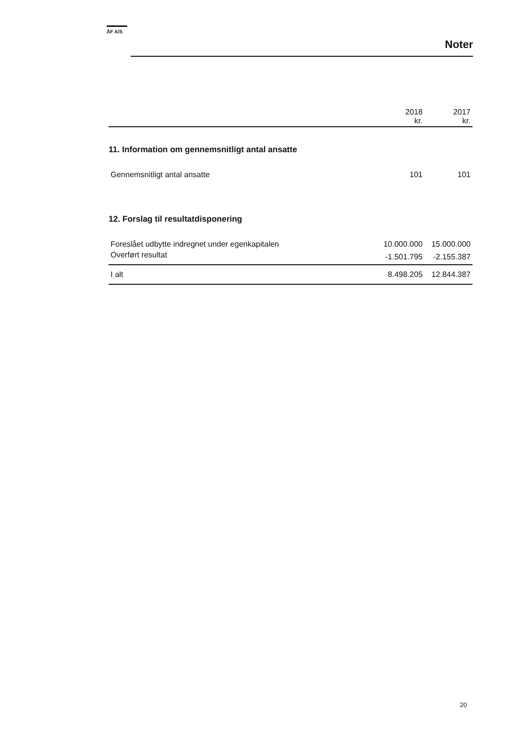ÅF A/S
Noter
| | 2018 kr. | 2017 kr. |
| --- | --- | --- |
11. Information om gennemsnitligt antal ansatte
| Gennemsnitligt antal ansatte | 101 | 101 |
12. Forslag til resultatdisponering
| Foreslået udbytte indregnet under egenkapitalen | 10.000.000 | 15.000.000 |
| Overført resultat | -1.501.795 | -2.155.387 |
| I alt | 8.498.205 | 12.844.387 |
20